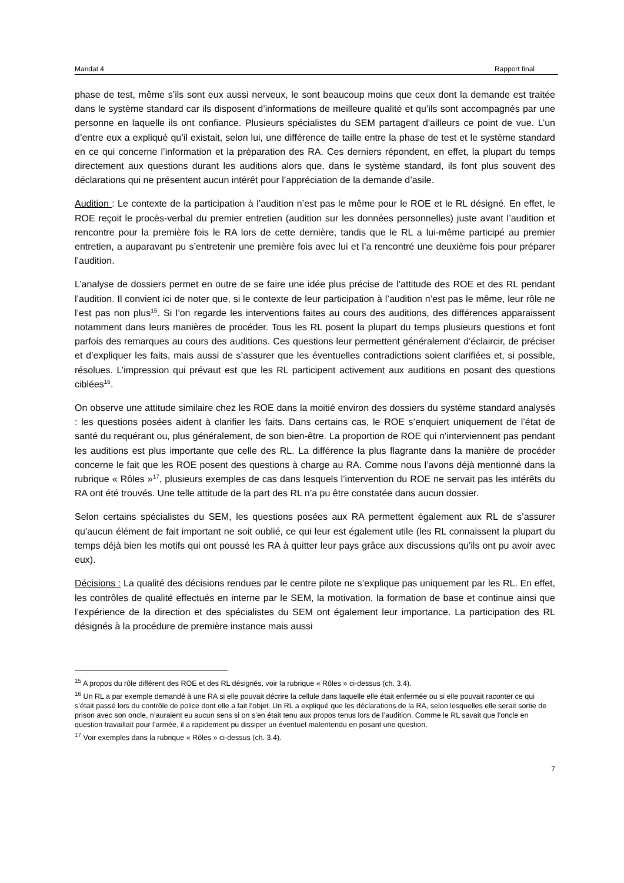Mandat 4 Rapport final
phase de test, même s’ils sont eux aussi nerveux, le sont beaucoup moins que ceux dont la demande est traitée dans le système standard car ils disposent d’informations de meilleure qualité et qu’ils sont accompagnés par une personne en laquelle ils ont confiance. Plusieurs spécialistes du SEM partagent d’ailleurs ce point de vue. L’un d’entre eux a expliqué qu’il existait, selon lui, une différence de taille entre la phase de test et le système standard en ce qui concerne l’information et la préparation des RA. Ces derniers répondent, en effet, la plupart du temps directement aux questions durant les auditions alors que, dans le système standard, ils font plus souvent des déclarations qui ne présentent aucun intérêt pour l’appréciation de la demande d’asile.
Audition : Le contexte de la participation à l’audition n’est pas le même pour le ROE et le RL désigné. En effet, le ROE reçoit le procès-verbal du premier entretien (audition sur les données personnelles) juste avant l’audition et rencontre pour la première fois le RA lors de cette dernière, tandis que le RL a lui-même participé au premier entretien, a auparavant pu s’entretenir une première fois avec lui et l’a rencontré une deuxième fois pour préparer l’audition.
L’analyse de dossiers permet en outre de se faire une idée plus précise de l’attitude des ROE et des RL pendant l’audition. Il convient ici de noter que, si le contexte de leur participation à l’audition n’est pas le même, leur rôle ne l’est pas non plus<sup>15</sup>. Si l’on regarde les interventions faites au cours des auditions, des différences apparaissent notamment dans leurs manières de procéder. Tous les RL posent la plupart du temps plusieurs questions et font parfois des remarques au cours des auditions. Ces questions leur permettent généralement d’éclaircir, de préciser et d’expliquer les faits, mais aussi de s’assurer que les éventuelles contradictions soient clarifiées et, si possible, résolues. L’impression qui prévaut est que les RL participent activement aux auditions en posant des questions ciblées<sup>16</sup>.
On observe une attitude similaire chez les ROE dans la moitié environ des dossiers du système standard analysés : les questions posées aident à clarifier les faits. Dans certains cas, le ROE s’enquiert uniquement de l’état de santé du requérant ou, plus généralement, de son bien-être. La proportion de ROE qui n’interviennent pas pendant les auditions est plus importante que celle des RL. La différence la plus flagrante dans la manière de procéder concerne le fait que les ROE posent des questions à charge au RA. Comme nous l’avons déjà mentionné dans la rubrique « Rôles »<sup>17</sup>, plusieurs exemples de cas dans lesquels l’intervention du ROE ne servait pas les intérêts du RA ont été trouvés. Une telle attitude de la part des RL n’a pu être constatée dans aucun dossier.
Selon certains spécialistes du SEM, les questions posées aux RA permettent également aux RL de s’assurer qu’aucun élément de fait important ne soit oublié, ce qui leur est également utile (les RL connaissent la plupart du temps déjà bien les motifs qui ont poussé les RA à quitter leur pays grâce aux discussions qu’ils ont pu avoir avec eux).
Décisions : La qualité des décisions rendues par le centre pilote ne s’explique pas uniquement par les RL. En effet, les contrôles de qualité effectués en interne par le SEM, la motivation, la formation de base et continue ainsi que l’expérience de la direction et des spécialistes du SEM ont également leur importance. La participation des RL désignés à la procédure de première instance mais aussi
<sup>15</sup> A propos du rôle différent des ROE et des RL désignés, voir la rubrique « Rôles » ci-dessus (ch. 3.4).
<sup>16</sup> Un RL a par exemple demandé à une RA si elle pouvait décrire la cellule dans laquelle elle était enfermée ou si elle pouvait raconter ce qui s’était passé lors du contrôle de police dont elle a fait l’objet. Un RL a expliqué que les déclarations de la RA, selon lesquelles elle serait sortie de prison avec son oncle, n’auraient eu aucun sens si on s’en était tenu aux propos tenus lors de l’audition. Comme le RL savait que l’oncle en question travaillait pour l’armée, il a rapidement pu dissiper un éventuel malentendu en posant une question.
<sup>17</sup> Voir exemples dans la rubrique « Rôles » ci-dessus (ch. 3.4).
7